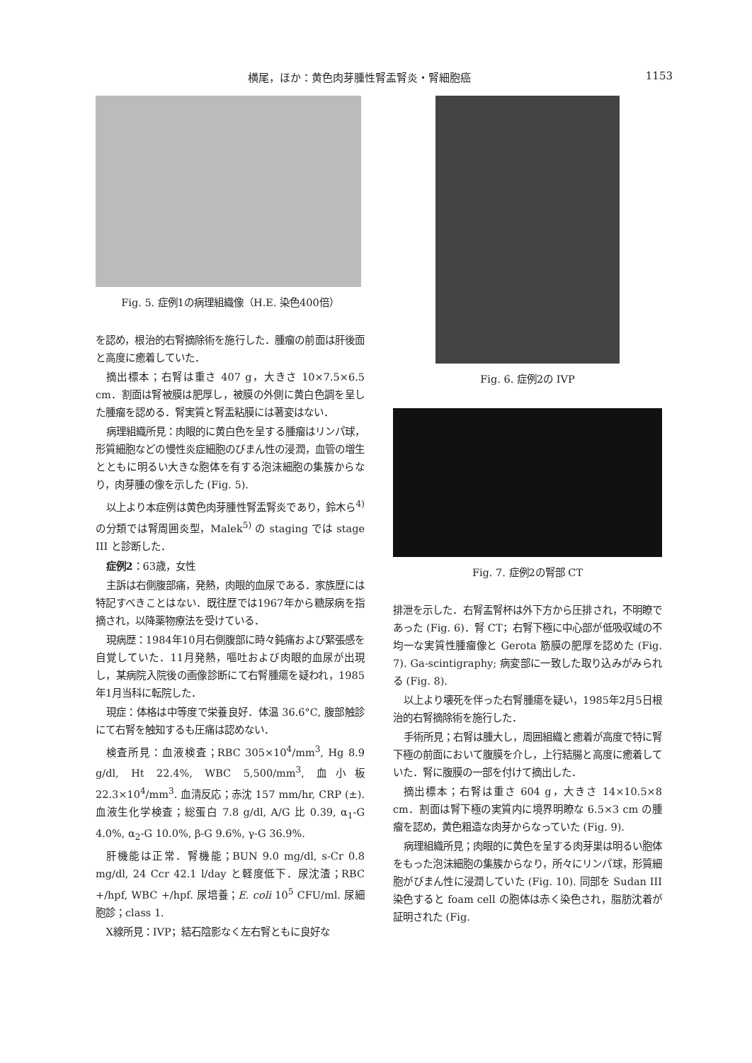横尾，ほか：黄色肉芽腫性腎盂腎炎・腎細胞癌 1153
Fig. 5. 症例1の病理組織像（H.E. 染色400倍）
を認め，根治的右腎摘除術を施行した．腫瘤の前面は肝後面と高度に癒着していた．
摘出標本；右腎は重さ 407 g，大きさ 10×7.5×6.5 cm．割面は腎被膜は肥厚し，被膜の外側に黄白色調を呈した腫瘤を認める．腎実質と腎盂粘膜には著変はない．
病理組織所見：肉眼的に黄白色を呈する腫瘤はリンパ球，形質細胞などの慢性炎症細胞のびまん性の浸潤，血管の増生とともに明るい大きな胞体を有する泡沫細胞の集簇からなり，肉芽腫の像を示した (Fig. 5).
以上より本症例は黄色肉芽腫性腎盂腎炎であり，鈴木ら<sup>4)</sup>の分類では腎周囲炎型，Malek<sup>5)</sup> の staging では stage III と診断した．
症例2：63歳，女性
主訴は右側腹部痛，発熱，肉眼的血尿である．家族歴には特記すべきことはない．既往歴では1967年から糖尿病を指摘され，以降薬物療法を受けている．
現病歴：1984年10月右側腹部に時々鈍痛および緊張感を自覚していた．11月発熱，嘔吐および肉眼的血尿が出現し，某病院入院後の画像診断にて右腎腫瘍を疑われ，1985年1月当科に転院した．
現症：体格は中等度で栄養良好．体温 36.6°C, 腹部触診にて右腎を触知するも圧痛は認めない．
検査所見：血液検査；RBC 305×10<sup>4</sup>/mm<sup>3</sup>, Hg 8.9 g/dl, Ht 22.4%, WBC 5,500/mm<sup>3</sup>, 血小板 22.3×10<sup>4</sup>/mm<sup>3</sup>. 血清反応；赤沈 157 mm/hr, CRP (±). 血液生化学検査；総蛋白 7.8 g/dl, A/G 比 0.39, α<sub>1</sub>-G 4.0%, α<sub>2</sub>-G 10.0%, β-G 9.6%, γ-G 36.9%.
肝機能は正常．腎機能；BUN 9.0 mg/dl, s-Cr 0.8 mg/dl, 24 Ccr 42.1 l/day と軽度低下．尿沈渣；RBC +/hpf, WBC +/hpf. 尿培養；E. coli 10<sup>5</sup> CFU/ml. 尿細胞診；class 1.
X線所見：IVP；結石陰影なく左右腎ともに良好な
Fig. 6. 症例2の IVP
Fig. 7. 症例2の腎部 CT
排泄を示した．右腎盂腎杯は外下方から圧排され，不明瞭であった (Fig. 6)．腎 CT；右腎下極に中心部が低吸収域の不均一な実質性腫瘤像と Gerota 筋膜の肥厚を認めた (Fig. 7). Ga-scintigraphy; 病変部に一致した取り込みがみられる (Fig. 8).
以上より壊死を伴った右腎腫瘍を疑い，1985年2月5日根治的右腎摘除術を施行した．
手術所見；右腎は腫大し，周囲組織と癒着が高度で特に腎下極の前面において腹膜を介し，上行結腸と高度に癒着していた．腎に腹膜の一部を付けて摘出した．
摘出標本；右腎は重さ 604 g，大きさ 14×10.5×8 cm．割面は腎下極の実質内に境界明瞭な 6.5×3 cm の腫瘤を認め，黄色粗造な肉芽からなっていた (Fig. 9).
病理組織所見；肉眼的に黄色を呈する肉芽巣は明るい胞体をもった泡沫細胞の集簇からなり，所々にリンパ球，形質細胞がびまん性に浸潤していた (Fig. 10). 同部を Sudan III 染色すると foam cell の胞体は赤く染色され，脂肪沈着が証明された (Fig.